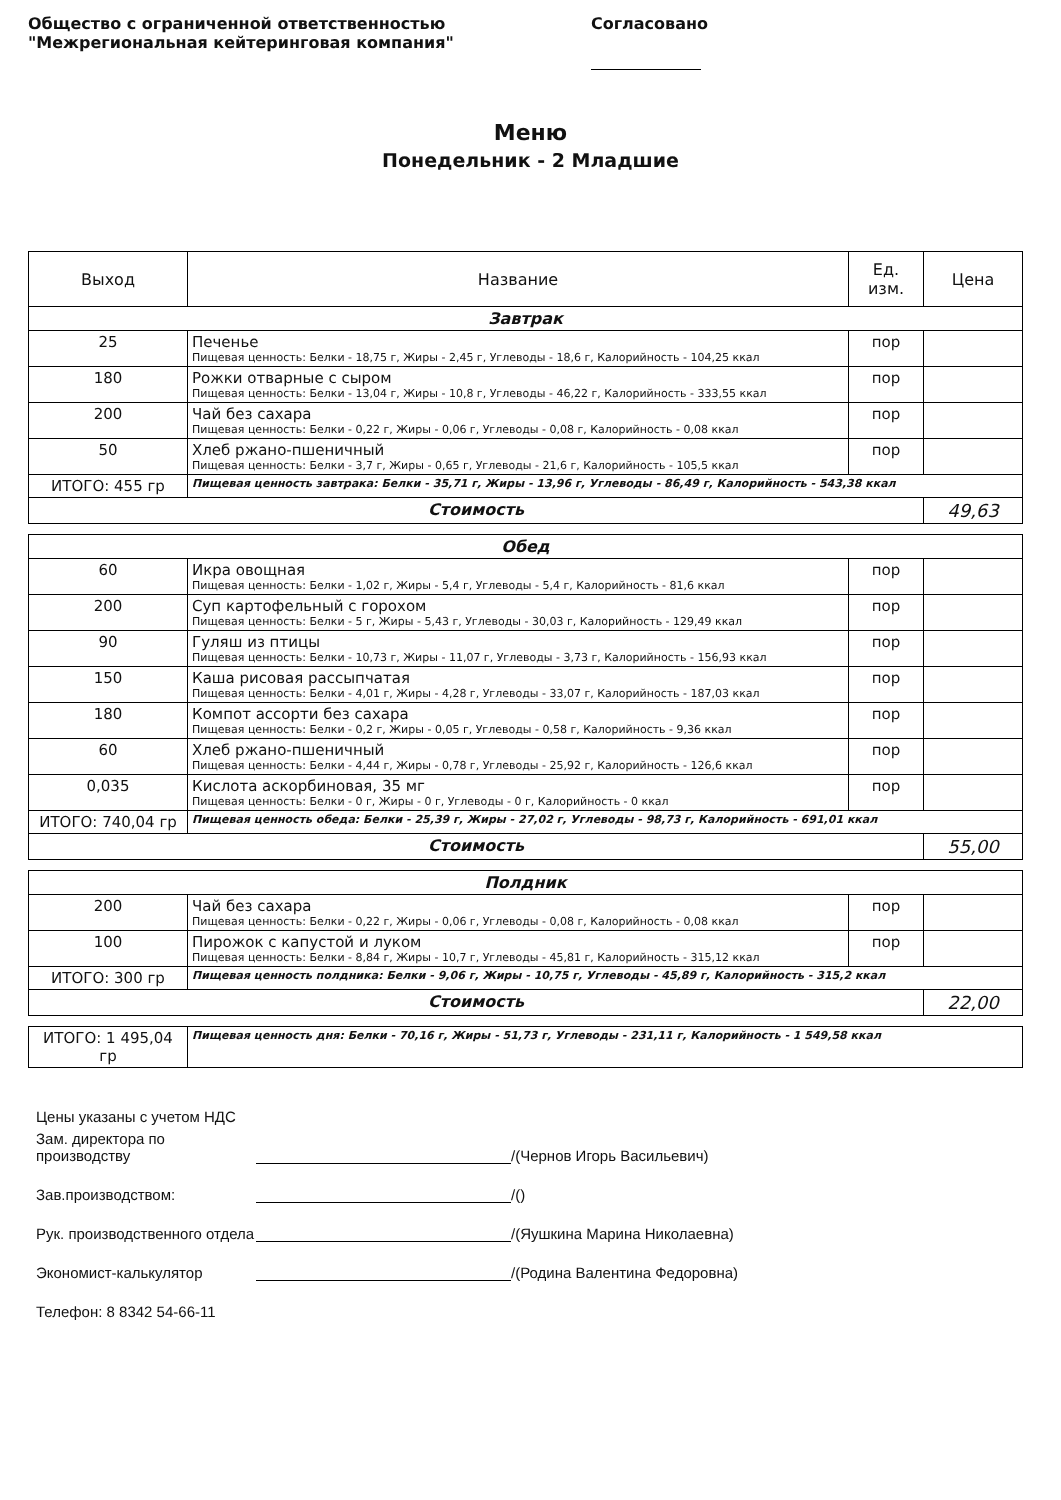Общество с ограниченной ответственностью
"Межрегиональная кейтеринговая компания"
Согласовано
Меню
Понедельник - 2 Младшие
| Выход | Название | Ед. изм. | Цена |
| --- | --- | --- | --- |
| Завтрак | | | |
| 25 | Печенье Пищевая ценность: Белки - 18,75 г, Жиры - 2,45 г, Углеводы - 18,6 г, Калорийность - 104,25 ккал | пор | |
| 180 | Рожки отварные с сыром Пищевая ценность: Белки - 13,04 г, Жиры - 10,8 г, Углеводы - 46,22 г, Калорийность - 333,55 ккал | пор | |
| 200 | Чай без сахара Пищевая ценность: Белки - 0,22 г, Жиры - 0,06 г, Углеводы - 0,08 г, Калорийность - 0,08 ккал | пор | |
| 50 | Хлеб ржано-пшеничный Пищевая ценность: Белки - 3,7 г, Жиры - 0,65 г, Углеводы - 21,6 г, Калорийность - 105,5 ккал | пор | |
| ИТОГО: 455 гр | Пищевая ценность завтрака: Белки - 35,71 г, Жиры - 13,96 г, Углеводы - 86,49 г, Калорийность - 543,38 ккал | | |
| Стоимость | | | 49,63 |
| Обед | | | |
| 60 | Икра овощная Пищевая ценность: Белки - 1,02 г, Жиры - 5,4 г, Углеводы - 5,4 г, Калорийность - 81,6 ккал | пор | |
| 200 | Суп картофельный с горохом Пищевая ценность: Белки - 5 г, Жиры - 5,43 г, Углеводы - 30,03 г, Калорийность - 129,49 ккал | пор | |
| 90 | Гуляш из птицы Пищевая ценность: Белки - 10,73 г, Жиры - 11,07 г, Углеводы - 3,73 г, Калорийность - 156,93 ккал | пор | |
| 150 | Каша рисовая рассыпчатая Пищевая ценность: Белки - 4,01 г, Жиры - 4,28 г, Углеводы - 33,07 г, Калорийность - 187,03 ккал | пор | |
| 180 | Компот ассорти без сахара Пищевая ценность: Белки - 0,2 г, Жиры - 0,05 г, Углеводы - 0,58 г, Калорийность - 9,36 ккал | пор | |
| 60 | Хлеб ржано-пшеничный Пищевая ценность: Белки - 4,44 г, Жиры - 0,78 г, Углеводы - 25,92 г, Калорийность - 126,6 ккал | пор | |
| 0,035 | Кислота аскорбиновая, 35 мг Пищевая ценность: Белки - 0 г, Жиры - 0 г, Углеводы - 0 г, Калорийность - 0 ккал | пор | |
| ИТОГО: 740,04 гр | Пищевая ценность обеда: Белки - 25,39 г, Жиры - 27,02 г, Углеводы - 98,73 г, Калорийность - 691,01 ккал | | |
| Стоимость | | | 55,00 |
| Полдник | | | |
| 200 | Чай без сахара Пищевая ценность: Белки - 0,22 г, Жиры - 0,06 г, Углеводы - 0,08 г, Калорийность - 0,08 ккал | пор | |
| 100 | Пирожок с капустой и луком Пищевая ценность: Белки - 8,84 г, Жиры - 10,7 г, Углеводы - 45,81 г, Калорийность - 315,12 ккал | пор | |
| ИТОГО: 300 гр | Пищевая ценность полдника: Белки - 9,06 г, Жиры - 10,75 г, Углеводы - 45,89 г, Калорийность - 315,2 ккал | | |
| Стоимость | | | 22,00 |
| ИТОГО: 1 495,04 гр | Пищевая ценность дня: Белки - 70,16 г, Жиры - 51,73 г, Углеводы - 231,11 г, Калорийность - 1 549,58 ккал |
Цены указаны с учетом НДС
Зам. директора по производству /(Чернов Игорь Васильевич)
Зав.производством: /()
Рук. производственного отдела /(Яушкина Марина Николаевна)
Экономист-калькулятор /(Родина Валентина Федоровна)
Телефон: 8 8342 54-66-11